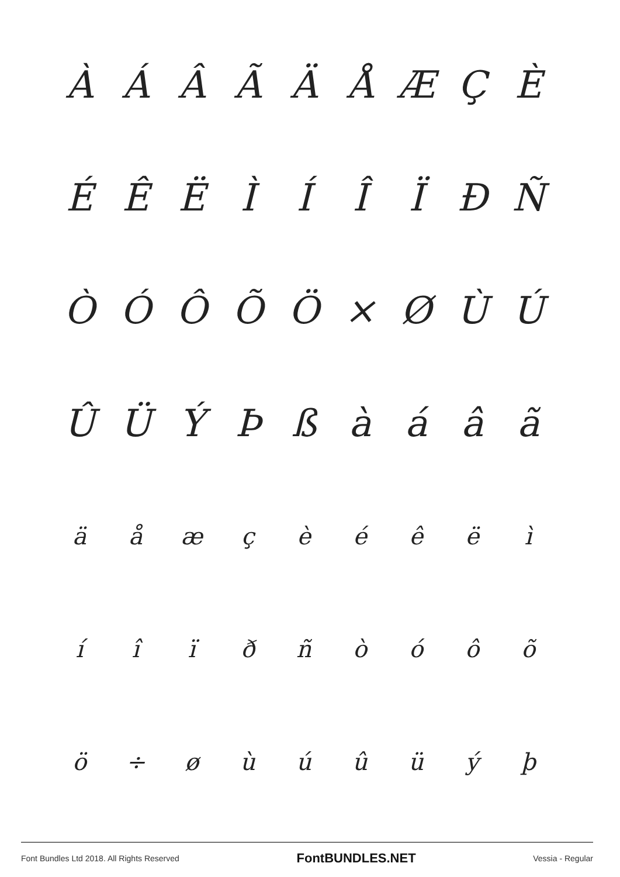ÀÁÂÃÄÅÆÇÈ
ÉÊËÌÍÎÏÐÑ
ÒÓÔÕÖ × ØÙÚ
ÛÜÝÞßàáâã
äåæçèéêëì
íîïðñòóôõ
ö ÷ øùúûüýþ
Font Bundles Ltd 2018. All Rights Reserved FontBUNDLES.NET Vessia - Regular